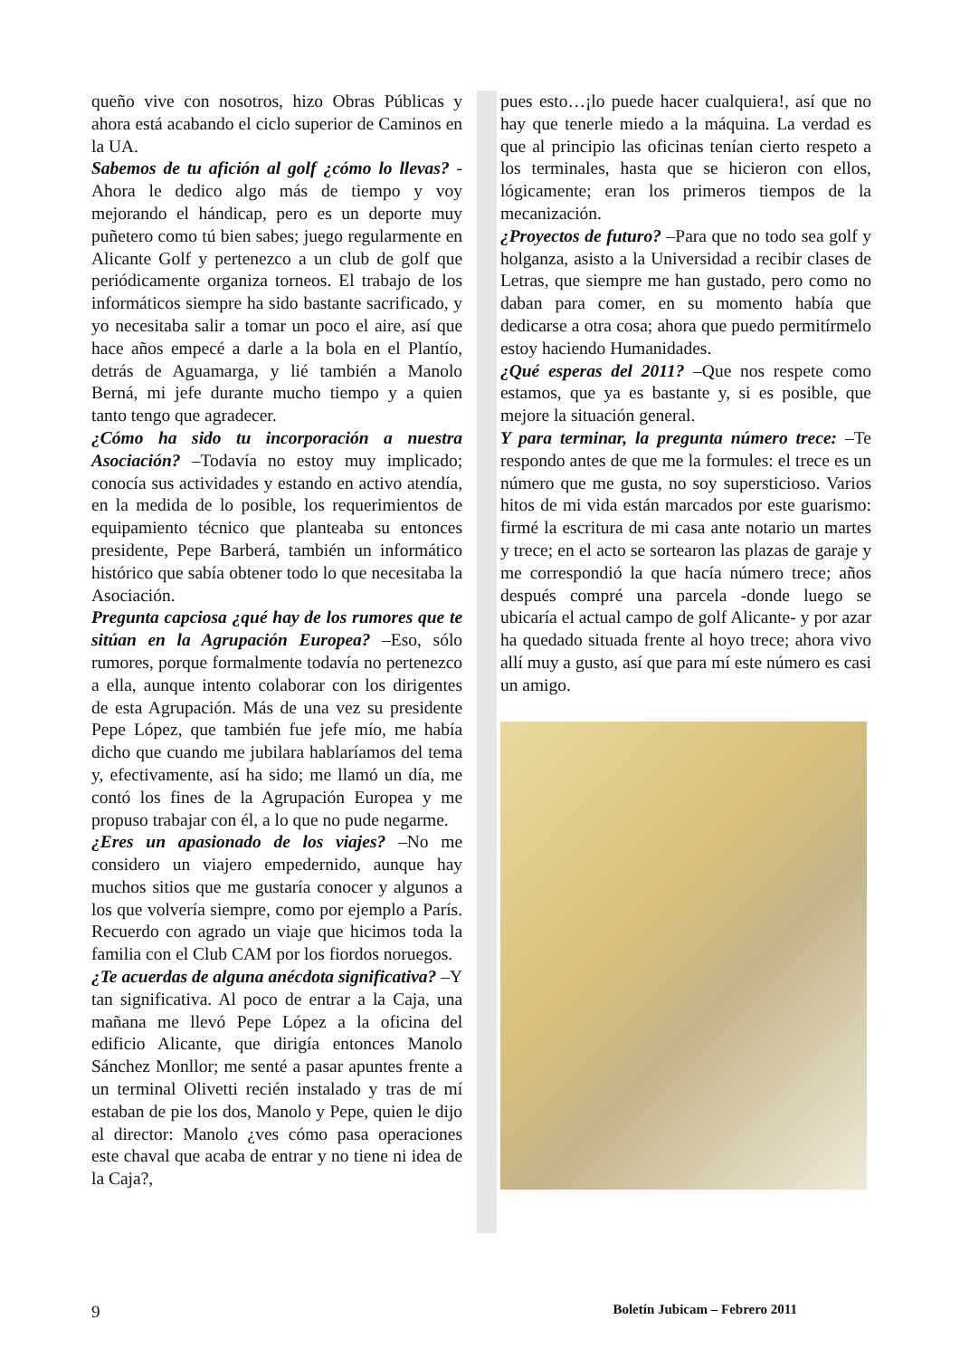queño vive con nosotros, hizo Obras Públicas y ahora está acabando el ciclo superior de Caminos en la UA.
Sabemos de tu afición al golf ¿cómo lo llevas? -Ahora le dedico algo más de tiempo y voy mejorando el hándicap, pero es un deporte muy puñetero como tú bien sabes; juego regularmente en Alicante Golf y pertenezco a un club de golf que periódicamente organiza torneos. El trabajo de los informáticos siempre ha sido bastante sacrificado, y yo necesitaba salir a tomar un poco el aire, así que hace años empecé a darle a la bola en el Plantío, detrás de Aguamarga, y lié también a Manolo Berná, mi jefe durante mucho tiempo y a quien tanto tengo que agradecer.
¿Cómo ha sido tu incorporación a nuestra Asociación? –Todavía no estoy muy implicado; conocía sus actividades y estando en activo atendía, en la medida de lo posible, los requerimientos de equipamiento técnico que planteaba su entonces presidente, Pepe Barberá, también un informático histórico que sabía obtener todo lo que necesitaba la Asociación.
Pregunta capciosa ¿qué hay de los rumores que te sitúan en la Agrupación Europea? –Eso, sólo rumores, porque formalmente todavía no pertenezco a ella, aunque intento colaborar con los dirigentes de esta Agrupación. Más de una vez su presidente Pepe López, que también fue jefe mío, me había dicho que cuando me jubilara hablaríamos del tema y, efectivamente, así ha sido; me llamó un día, me contó los fines de la Agrupación Europea y me propuso trabajar con él, a lo que no pude negarme.
¿Eres un apasionado de los viajes? –No me considero un viajero empedernido, aunque hay muchos sitios que me gustaría conocer y algunos a los que volvería siempre, como por ejemplo a París. Recuerdo con agrado un viaje que hicimos toda la familia con el Club CAM por los fiordos noruegos.
¿Te acuerdas de alguna anécdota significativa? –Y tan significativa. Al poco de entrar a la Caja, una mañana me llevó Pepe López a la oficina del edificio Alicante, que dirigía entonces Manolo Sánchez Monllor; me senté a pasar apuntes frente a un terminal Olivetti recién instalado y tras de mí estaban de pie los dos, Manolo y Pepe, quien le dijo al director: Manolo ¿ves cómo pasa operaciones este chaval que acaba de entrar y no tiene ni idea de la Caja?,
pues esto…¡lo puede hacer cualquiera!, así que no hay que tenerle miedo a la máquina. La verdad es que al principio las oficinas tenían cierto respeto a los terminales, hasta que se hicieron con ellos, lógicamente; eran los primeros tiempos de la mecanización.
¿Proyectos de futuro? –Para que no todo sea golf y holganza, asisto a la Universidad a recibir clases de Letras, que siempre me han gustado, pero como no daban para comer, en su momento había que dedicarse a otra cosa; ahora que puedo permitírmelo estoy haciendo Humanidades.
¿Qué esperas del 2011? –Que nos respete como estamos, que ya es bastante y, si es posible, que mejore la situación general.
Y para terminar, la pregunta número trece: –Te respondo antes de que me la formules: el trece es un número que me gusta, no soy supersticioso. Varios hitos de mi vida están marcados por este guarismo: firmé la escritura de mi casa ante notario un martes y trece; en el acto se sortearon las plazas de garaje y me correspondió la que hacía número trece; años después compré una parcela -donde luego se ubicaría el actual campo de golf Alicante- y por azar ha quedado situada frente al hoyo trece; ahora vivo allí muy a gusto, así que para mí este número es casi un amigo.
9 Boletín Jubicam – Febrero 2011